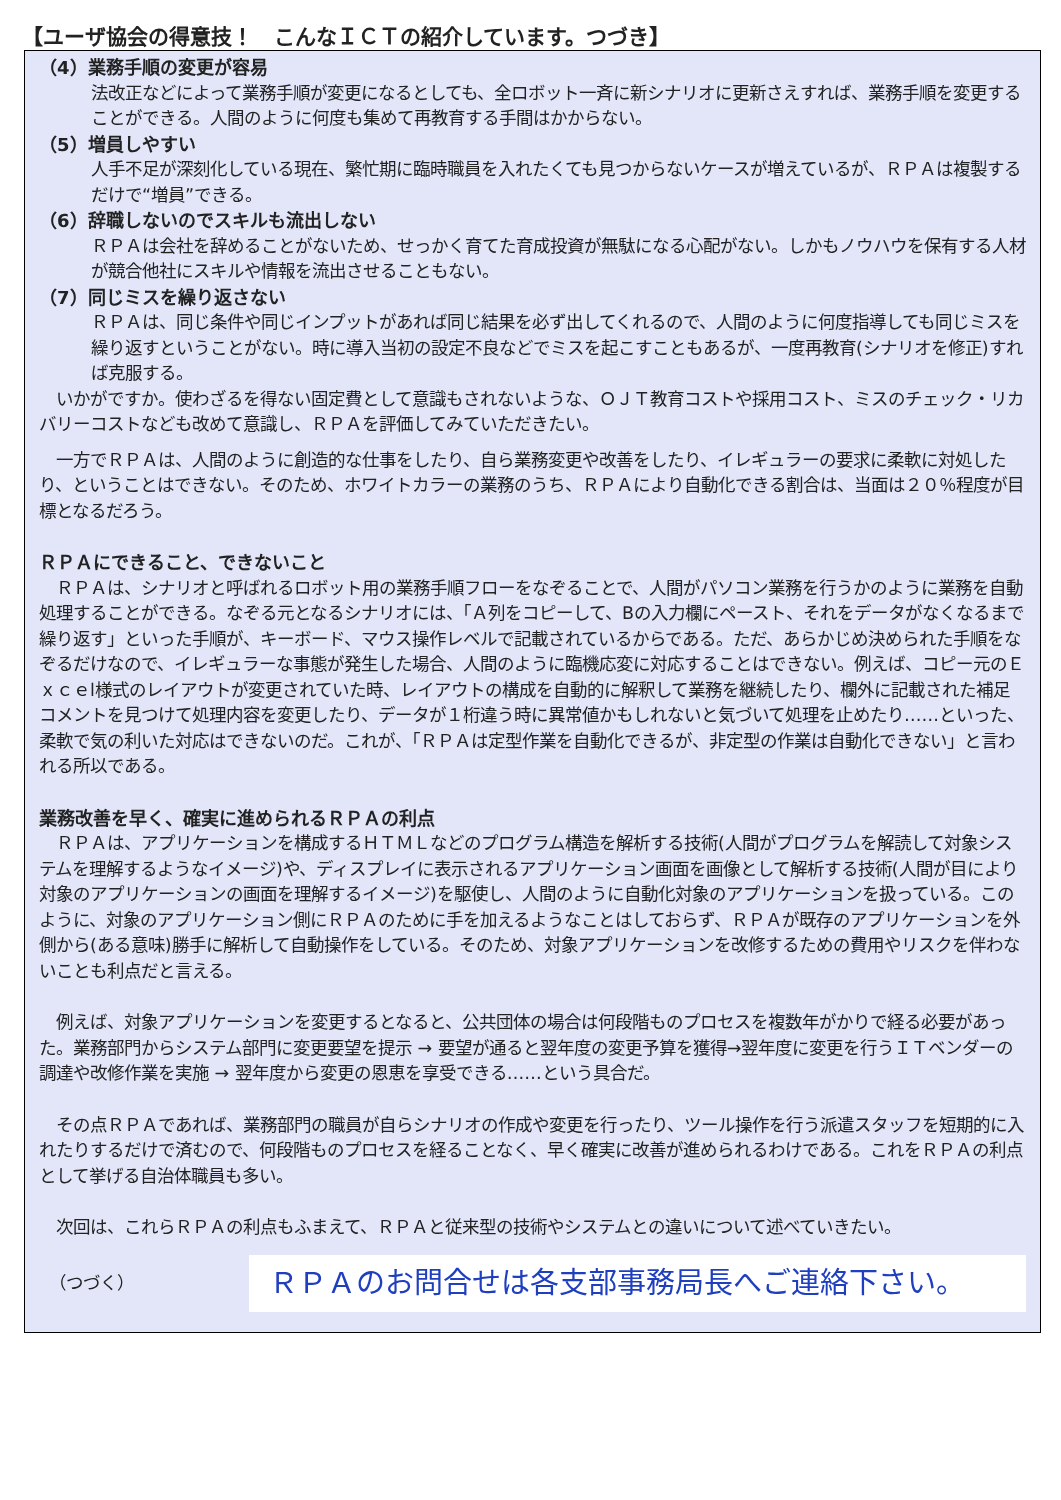【ユーザ協会の得意技！　こんなＩＣＴの紹介しています。つづき】
（4）業務手順の変更が容易
法改正などによって業務手順が変更になるとしても、全ロボット一斉に新シナリオに更新さえすれば、業務手順を変更することができる。人間のように何度も集めて再教育する手間はかからない。
（5）増員しやすい
人手不足が深刻化している現在、繁忙期に臨時職員を入れたくても見つからないケースが増えているが、ＲＰＡは複製するだけで“増員”できる。
（6）辞職しないのでスキルも流出しない
ＲＰＡは会社を辞めることがないため、せっかく育てた育成投資が無駄になる心配がない。しかもノウハウを保有する人材が競合他社にスキルや情報を流出させることもない。
（7）同じミスを繰り返さない
ＲＰＡは、同じ条件や同じインプットがあれば同じ結果を必ず出してくれるので、人間のように何度指導しても同じミスを繰り返すということがない。時に導入当初の設定不良などでミスを起こすこともあるが、一度再教育(シナリオを修正)すれば克服する。
　いかがですか。使わざるを得ない固定費として意識もされないような、ＯＪＴ教育コストや採用コスト、ミスのチェック・リカバリーコストなども改めて意識し、ＲＰＡを評価してみていただきたい。
　一方でＲＰＡは、人間のように創造的な仕事をしたり、自ら業務変更や改善をしたり、イレギュラーの要求に柔軟に対処したり、ということはできない。そのため、ホワイトカラーの業務のうち、ＲＰＡにより自動化できる割合は、当面は２０％程度が目標となるだろう。
ＲＰＡにできること、できないこと
　ＲＰＡは、シナリオと呼ばれるロボット用の業務手順フローをなぞることで、人間がパソコン業務を行うかのように業務を自動処理することができる。なぞる元となるシナリオには、「Ａ列をコピーして、Bの入力欄にペースト、それをデータがなくなるまで繰り返す」といった手順が、キーボード、マウス操作レベルで記載されているからである。ただ、あらかじめ決められた手順をなぞるだけなので、イレギュラーな事態が発生した場合、人間のように臨機応変に対応することはできない。例えば、コピー元のＥｘｃｅl様式のレイアウトが変更されていた時、レイアウトの構成を自動的に解釈して業務を継続したり、欄外に記載された補足コメントを見つけて処理内容を変更したり、データが１桁違う時に異常値かもしれないと気づいて処理を止めたり……といった、柔軟で気の利いた対応はできないのだ。これが、「ＲＰＡは定型作業を自動化できるが、非定型の作業は自動化できない」と言われる所以である。
業務改善を早く、確実に進められるＲＰＡの利点
　ＲＰＡは、アプリケーションを構成するＨＴＭＬなどのプログラム構造を解析する技術(人間がプログラムを解読して対象システムを理解するようなイメージ)や、ディスプレイに表示されるアプリケーション画面を画像として解析する技術(人間が目により対象のアプリケーションの画面を理解するイメージ)を駆使し、人間のように自動化対象のアプリケーションを扱っている。このように、対象のアプリケーション側にＲＰＡのために手を加えるようなことはしておらず、ＲＰＡが既存のアプリケーションを外側から(ある意味)勝手に解析して自動操作をしている。そのため、対象アプリケーションを改修するための費用やリスクを伴わないことも利点だと言える。
　例えば、対象アプリケーションを変更するとなると、公共団体の場合は何段階ものプロセスを複数年がかりで経る必要があった。業務部門からシステム部門に変更要望を提示 → 要望が通ると翌年度の変更予算を獲得→翌年度に変更を行うＩＴベンダーの調達や改修作業を実施 → 翌年度から変更の恩恵を享受できる……という具合だ。
　その点ＲＰＡであれば、業務部門の職員が自らシナリオの作成や変更を行ったり、ツール操作を行う派遣スタッフを短期的に入れたりするだけで済むので、何段階ものプロセスを経ることなく、早く確実に改善が進められるわけである。これをＲＰＡの利点として挙げる自治体職員も多い。
　次回は、これらＲＰＡの利点もふまえて、ＲＰＡと従来型の技術やシステムとの違いについて述べていきたい。
（つづく）
ＲＰＡのお問合せは各支部事務局長へご連絡下さい。